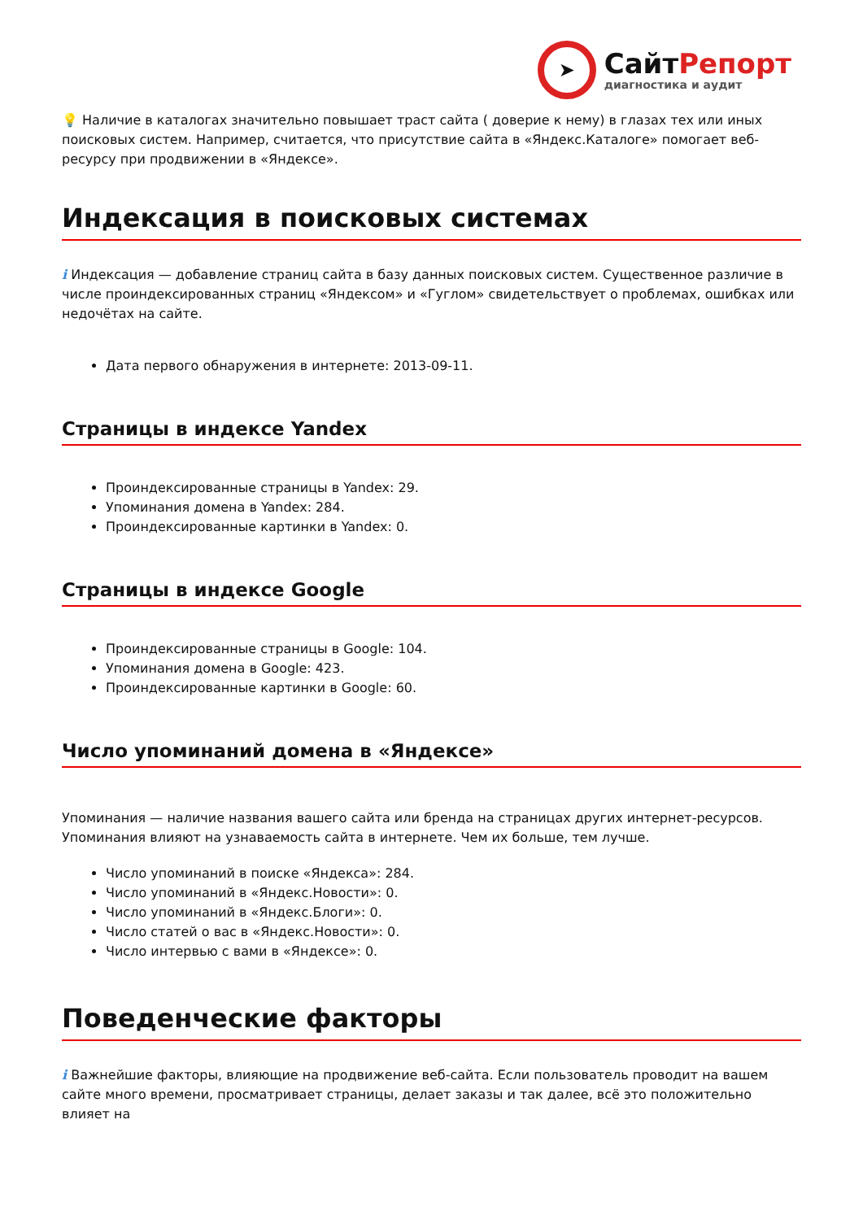➤
СайтРепорт
диагностика и аудит
💡 Наличие в каталогах значительно повышает траст сайта ( доверие к нему) в глазах тех или иных поисковых систем. Например, считается, что присутствие сайта в «Яндекс.Каталоге» помогает веб-ресурсу при продвижении в «Яндексе».
Индексация в поисковых системах
i Индексация — добавление страниц сайта в базу данных поисковых систем. Существенное различие в числе проиндексированных страниц «Яндексом» и «Гуглом» свидетельствует о проблемах, ошибках или недочётах на сайте.
Дата первого обнаружения в интернете: 2013-09-11.
Страницы в индексе Yandex
Проиндексированные страницы в Yandex: 29.
Упоминания домена в Yandex: 284.
Проиндексированные картинки в Yandex: 0.
Страницы в индексе Google
Проиндексированные страницы в Google: 104.
Упоминания домена в Google: 423.
Проиндексированные картинки в Google: 60.
Число упоминаний домена в «Яндексе»
Упоминания — наличие названия вашего сайта или бренда на страницах других интернет-ресурсов. Упоминания влияют на узнаваемость сайта в интернете. Чем их больше, тем лучше.
Число упоминаний в поиске «Яндекса»: 284.
Число упоминаний в «Яндекс.Новости»: 0.
Число упоминаний в «Яндекс.Блоги»: 0.
Число статей о вас в «Яндекс.Новости»: 0.
Число интервью с вами в «Яндексе»: 0.
Поведенческие факторы
i Важнейшие факторы, влияющие на продвижение веб-сайта. Если пользователь проводит на вашем сайте много времени, просматривает страницы, делает заказы и так далее, всё это положительно влияет на